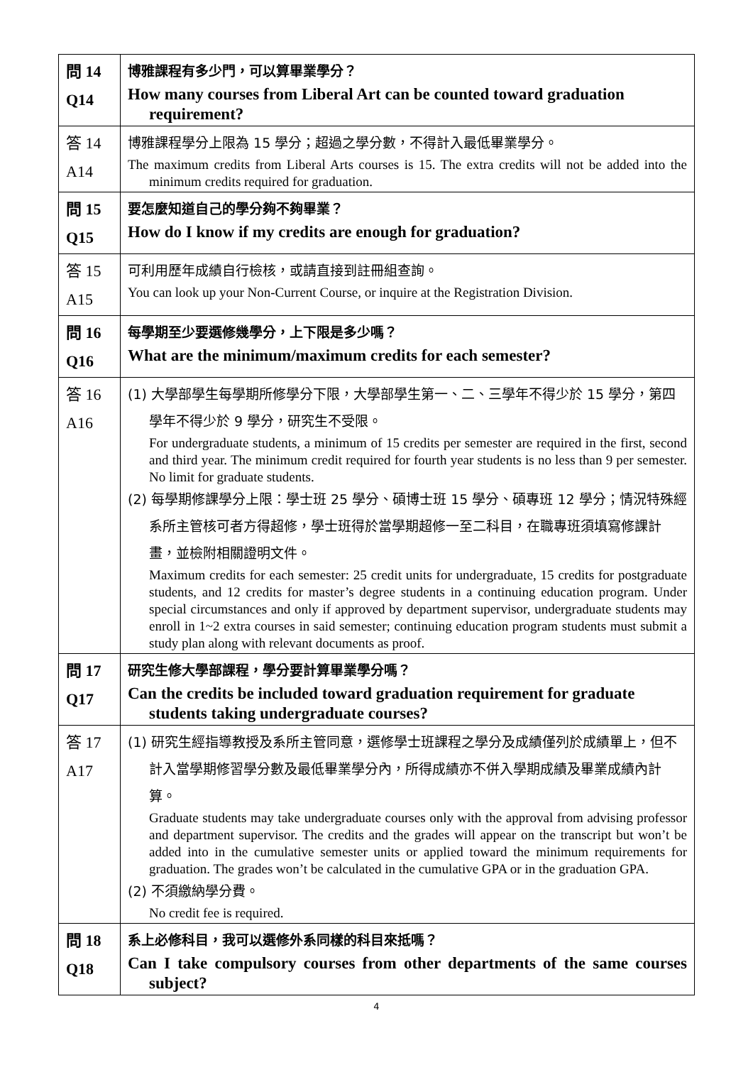| 問 14 Q14 | 博雅課程有多少門，可以算畢業學分？ How many courses from Liberal Art can be counted toward graduation requirement? |
| 答 14 A14 | 博雅課程學分上限為 15 學分；超過之學分數，不得計入最低畢業學分。 The maximum credits from Liberal Arts courses is 15. The extra credits will not be added into the minimum credits required for graduation. |
| 問 15 Q15 | 要怎麼知道自己的學分夠不夠畢業？ How do I know if my credits are enough for graduation? |
| 答 15 A15 | 可利用歷年成績自行檢核，或請直接到註冊組查詢。 You can look up your Non-Current Course, or inquire at the Registration Division. |
| 問 16 Q16 | 每學期至少要選修幾學分，上下限是多少嗎？ What are the minimum/maximum credits for each semester? |
| 答 16 A16 | (1) 大學部學生每學期所修學分下限，大學部學生第一、二、三學年不得少於 15 學分，第四學年不得少於 9 學分，研究生不受限。 For undergraduate students, a minimum of 15 credits per semester are required in the first, second and third year. The minimum credit required for fourth year students is no less than 9 per semester. No limit for graduate students. (2) 每學期修課學分上限：學士班 25 學分、碩博士班 15 學分、碩專班 12 學分；情況特殊經系所主管核可者方得超修，學士班得於當學期超修一至二科目，在職專班須填寫修課計畫，並檢附相關證明文件。 Maximum credits for each semester: 25 credit units for undergraduate, 15 credits for postgraduate students, and 12 credits for master’s degree students in a continuing education program. Under special circumstances and only if approved by department supervisor, undergraduate students may enroll in 1~2 extra courses in said semester; continuing education program students must submit a study plan along with relevant documents as proof. |
| 問 17 Q17 | 研究生修大學部課程，學分要計算畢業學分嗎？ Can the credits be included toward graduation requirement for graduate students taking undergraduate courses? |
| 答 17 A17 | (1) 研究生經指導教授及系所主管同意，選修學士班課程之學分及成績僅列於成績單上，但不計入當學期修習學分數及最低畢業學分內，所得成績亦不併入學期成績及畢業成績內計算。 Graduate students may take undergraduate courses only with the approval from advising professor and department supervisor. The credits and the grades will appear on the transcript but won’t be added into in the cumulative semester units or applied toward the minimum requirements for graduation. The grades won’t be calculated in the cumulative GPA or in the graduation GPA. (2) 不須繳納學分費。 No credit fee is required. |
| 問 18 Q18 | 系上必修科目，我可以選修外系同樣的科目來抵嗎？ Can I take compulsory courses from other departments of the same courses subject? |
4